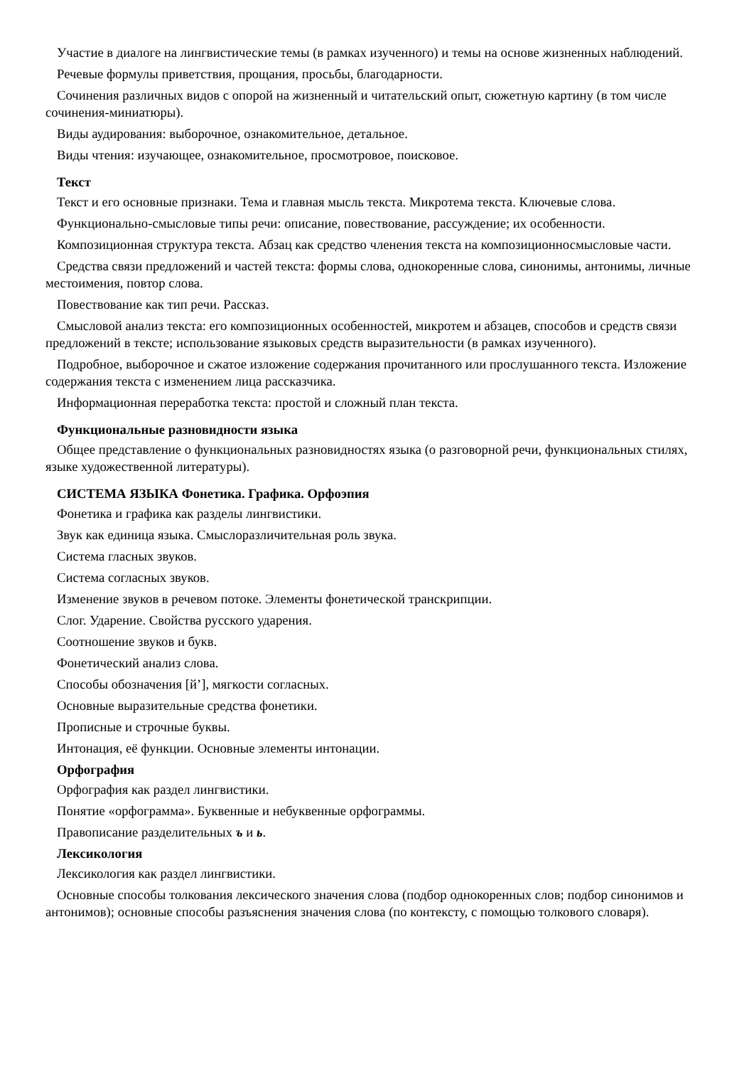Участие в диалоге на лингвистические темы (в рамках изученного) и темы на основе жизненных наблюдений.
Речевые формулы приветствия, прощания, просьбы, благодарности.
Сочинения различных видов с опорой на жизненный и читательский опыт, сюжетную картину (в том числе сочинения-миниатюры).
Виды аудирования: выборочное, ознакомительное, детальное.
Виды чтения: изучающее, ознакомительное, просмотровое, поисковое.
Текст
Текст и его основные признаки. Тема и главная мысль текста. Микротема текста. Ключевые слова.
Функционально-смысловые типы речи: описание, повествование, рассуждение; их особенности.
Композиционная структура текста. Абзац как средство членения текста на композиционносмысловые части.
Средства связи предложений и частей текста: формы слова, однокоренные слова, синонимы, антонимы, личные местоимения, повтор слова.
Повествование как тип речи. Рассказ.
Смысловой анализ текста: его композиционных особенностей, микротем и абзацев, способов и средств связи предложений в тексте; использование языковых средств выразительности (в рамках изученного).
Подробное, выборочное и сжатое изложение содержания прочитанного или прослушанного текста. Изложение содержания текста с изменением лица рассказчика.
Информационная переработка текста: простой и сложный план текста.
Функциональные разновидности языка
Общее представление о функциональных разновидностях языка (о разговорной речи, функциональных стилях, языке художественной литературы).
СИСТЕМА ЯЗЫКА Фонетика. Графика. Орфоэпия
Фонетика и графика как разделы лингвистики.
Звук как единица языка. Смыслоразличительная роль звука.
Система гласных звуков.
Система согласных звуков.
Изменение звуков в речевом потоке. Элементы фонетической транскрипции.
Слог. Ударение. Свойства русского ударения.
Соотношение звуков и букв.
Фонетический анализ слова.
Способы обозначения [й’], мягкости согласных.
Основные выразительные средства фонетики.
Прописные и строчные буквы.
Интонация, её функции. Основные элементы интонации.
Орфография
Орфография как раздел лингвистики.
Понятие «орфограмма». Буквенные и небуквенные орфограммы.
Правописание разделительных ъ и ь.
Лексикология
Лексикология как раздел лингвистики.
Основные способы толкования лексического значения слова (подбор однокоренных слов; подбор синонимов и антонимов); основные способы разъяснения значения слова (по контексту, с помощью толкового словаря).